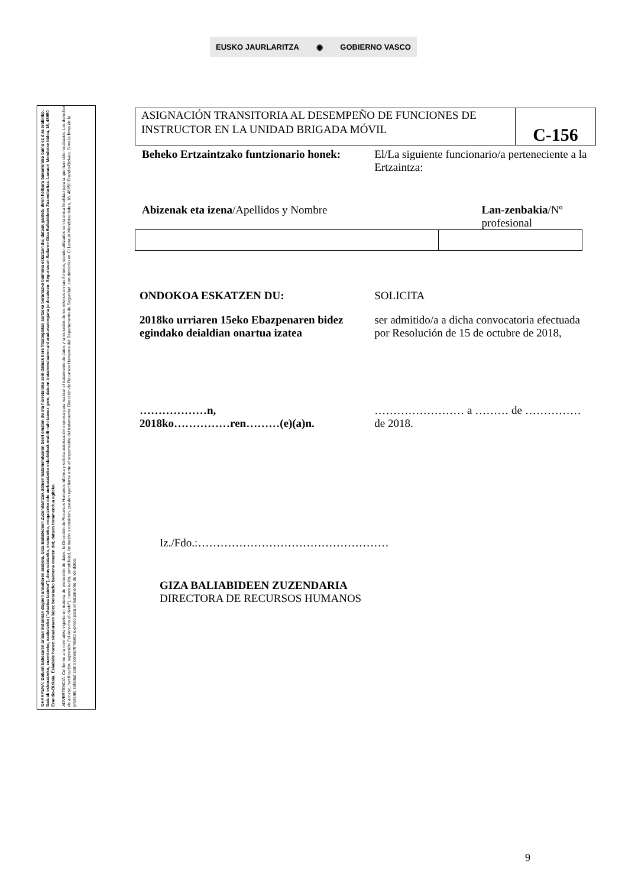EUSKO JAURLARITZA ◉ GOBIERNO VASCO
OHARPENA: Datuen babesaren arloan indarrean dagoen araudiaren arabera, Giza Baliabideen Zuzendaritzak datuen tratamenduaren berri ematen du eta horretarako zein datuak bere fitxategietan sartzeko berariazko baimena eskatzen du; datuak galdetu diren helburu bakarrerako baino ez dira erabiliko. Datuak eskuratzeko, zuzentzeko, ezabatzeko ("ahaztua izateko"), deuseztatzeko, eramateko, mugatzeko edo aurkaratzeko eskubideak erabili nahi izanez gero, datuen tratamenduaren arduradunarengana jo dezakezu: Segurtasun Sailaren Giza Baliabideen Zuzendaritza. Larrauri Mendotxe bidea, 18, 48950 Erandio-Bizkaia. Eskabide honen sinaduraren bidez berariazko baimena ematen dut, datuen tratamendua egiteko.
ADVERTENCIA: Conforme a la normativa vigente en materia de protección de datos, la Dirección de Recursos Humanos informa y solicita autorización expresa para realizar el tratamiento de datos y la inclusión de los mismos en sus ficheros, siendo utilizados con la única finalidad para la que han sido recabados. Los derechos de acceso, rectificación, supresión ("el derecho al olvido"), cancelación, portabilidad, limitación u oposición, pueden ejercitarse ante el responsable del tratamiento: Dirección de Recursos Humanos del Departamento de Seguridad, con domicilio en C/ Larrauri Mendotxe bidea, 18, 48950 Erandio-Bizkaia. Sirva la firma de la presente solicitud como consentimiento expreso para el tratamiento de los datos.
ASIGNACIÓN TRANSITORIA AL DESEMPEÑO DE FUNCIONES DE INSTRUCTOR EN LA UNIDAD BRIGADA MÓVIL
C-156
Beheko Ertzaintzako funtzionario honek:
El/La siguiente funcionario/a perteneciente a la Ertzaintza:
Abizenak eta izena/Apellidos y Nombre
Lan-zenbakia/Nº profesional
ONDOKOA ESKATZEN DU:
2018ko urriaren 15eko Ebazpenaren bidez egindako deialdian onartua izatea
SOLICITA
ser admitido/a a dicha convocatoria efectuada por Resolución de 15 de octubre de 2018,
………………n,
2018ko……………ren………(e)(a)n.
…………………… a ……… de ……………
de 2018.
Iz./Fdo.:……………………………………………
GIZA BALIABIDEEN ZUZENDARIA
DIRECTORA DE RECURSOS HUMANOS
9